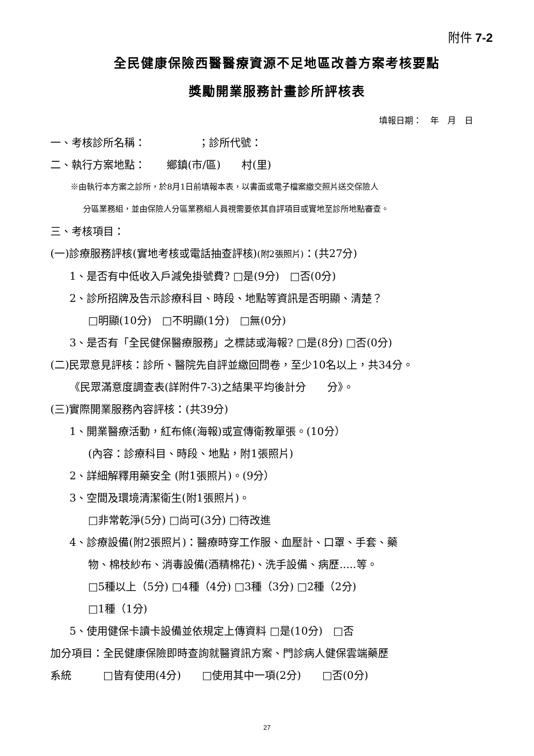附件 7-2
全民健康保險西醫醫療資源不足地區改善方案考核要點
獎勵開業服務計畫診所評核表
填報日期：　年　月　日
一、考核診所名稱：　　　　　；診所代號：
二、執行方案地點：　　鄉鎮(市/區)　　村(里)
※由執行本方案之診所，於8月1日前填報本表，以書面或電子檔案繳交照片送交保險人
分區業務組，並由保險人分區業務組人員視需要依其自評項目或實地至診所地點審查。
三、考核項目：
(一)診療服務評核(實地考核或電話抽查評核)(附2張照片)：(共27分)
1、是否有中低收入戶減免掛號費? □是(9分)　□否(0分)
2、診所招牌及告示診療科目、時段、地點等資訊是否明顯、清楚？
□明顯(10分)　□不明顯(1分)　□無(0分)
3、是否有「全民健保醫療服務」之標誌或海報? □是(8分) □否(0分)
(二)民眾意見評核：診所、醫院先自評並繳回問卷，至少10名以上，共34分。
《民眾滿意度調查表(詳附件7-3)之結果平均後計分　　分》。
(三)實際開業服務內容評核：(共39分)
1、開業醫療活動，紅布條(海報)或宣傳衛教單張。(10分）
(內容：診療科目、時段、地點，附1張照片)
2、詳細解釋用藥安全 (附1張照片)。(9分）
3、空間及環境清潔衛生(附1張照片)。
□非常乾淨(5分) □尚可(3分) □待改進
4、診療設備(附2張照片)：醫療時穿工作服、血壓計、口罩、手套、藥
物、棉枝紗布、消毒設備(酒精棉花)、洗手設備、病歷.....等。
□5種以上（5分) □4種（4分) □3種（3分) □2種（2分)
□1種（1分)
5、使用健保卡讀卡設備並依規定上傳資料 □是(10分)　□否
加分項目：全民健康保險即時查詢就醫資訊方案、門診病人健保雲端藥歷
系統　　　□皆有使用(4分)　　□使用其中一項(2分)　　□否(0分)
27